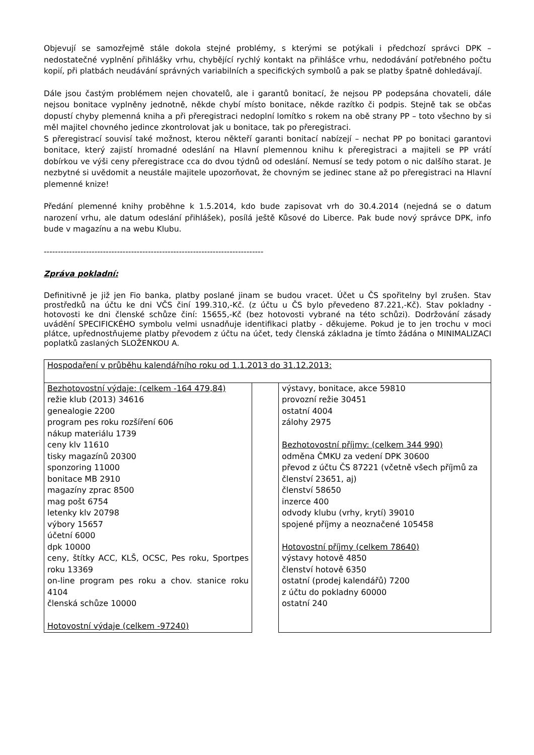Objevují se samozřejmě stále dokola stejné problémy, s kterými se potýkali i předchozí správci DPK – nedostatečné vyplnění přihlášky vrhu, chybějící rychlý kontakt na přihlášce vrhu, nedodávání potřebného počtu kopií, při platbách neudávání správných variabilních a specifických symbolů a pak se platby špatně dohledávají.
Dále jsou častým problémem nejen chovatelů, ale i garantů bonitací, že nejsou PP podepsána chovateli, dále nejsou bonitace vyplněny jednotně, někde chybí místo bonitace, někde razítko či podpis. Stejně tak se občas dopustí chyby plemenná kniha a při přeregistraci nedoplní lomítko s rokem na obě strany PP – toto všechno by si měl majitel chovného jedince zkontrolovat jak u bonitace, tak po přeregistraci.
S přeregistrací souvisí také možnost, kterou někteří garanti bonitací nabízejí – nechat PP po bonitaci garantovi bonitace, který zajistí hromadné odeslání na Hlavní plemennou knihu k přeregistraci a majiteli se PP vrátí dobírkou ve výši ceny přeregistrace cca do dvou týdnů od odeslání. Nemusí se tedy potom o nic dalšího starat. Je nezbytné si uvědomit a neustále majitele upozorňovat, že chovným se jedinec stane až po přeregistraci na Hlavní plemenné knize!
Předání plemenné knihy proběhne k 1.5.2014, kdo bude zapisovat vrh do 30.4.2014 (nejedná se o datum narození vrhu, ale datum odeslání přihlášek), posílá ještě Kůsové do Liberce. Pak bude nový správce DPK, info bude v magazínu a na webu Klubu.
------------------------------------------------------------------------------
Zpráva pokladní:
Definitivně je již jen Fio banka, platby poslané jinam se budou vracet. Účet u ČS spořitelny byl zrušen. Stav prostředků na účtu ke dni VČS činí 199.310,-Kč. (z účtu u ČS bylo převedeno 87.221,-Kč). Stav pokladny - hotovosti ke dni členské schůze činí: 15655,-Kč (bez hotovosti vybrané na této schůzi). Dodržování zásady uvádění SPECIFICKÉHO symbolu velmi usnadňuje identifikaci platby - děkujeme. Pokud je to jen trochu v moci plátce, upřednostňujeme platby převodem z účtu na účet, tedy členská základna je tímto žádána o MINIMALIZACI poplatků zaslaných SLOŽENKOU A.
| Hospodaření v průběhu kalendářního roku od 1.1.2013 do 31.12.2013: | | |
| Bezhotovostní výdaje: (celkem -164 479,84) režie klub (2013) 34616 genealogie 2200 program pes roku rozšíření 606 nákup materiálu 1739 ceny klv 11610 tisky magazínů 20300 sponzoring 11000 bonitace MB 2910 magazíny zprac 8500 mag pošt 6754 letenky klv 20798 výbory 15657 účetní 6000 dpk 10000 ceny, štítky ACC, KLŠ, OCSC, Pes roku, Sportpes roku 13369 on-line program pes roku a chov. stanice roku 4104 členská schůze 10000 Hotovostní výdaje (celkem -97240) | | výstavy, bonitace, akce 59810 provozní režie 30451 ostatní 4004 zálohy 2975 Bezhotovostní příjmy: (celkem 344 990) odměna ČMKU za vedení DPK 30600 převod z účtu ČS 87221 (včetně všech příjmů za členství 23651, aj) členství 58650 inzerce 400 odvody klubu (vrhy, krytí) 39010 spojené příjmy a neoznačené 105458 Hotovostní příjmy (celkem 78640) výstavy hotově 4850 členství hotově 6350 ostatní (prodej kalendářů) 7200 z účtu do pokladny 60000 ostatní 240 |